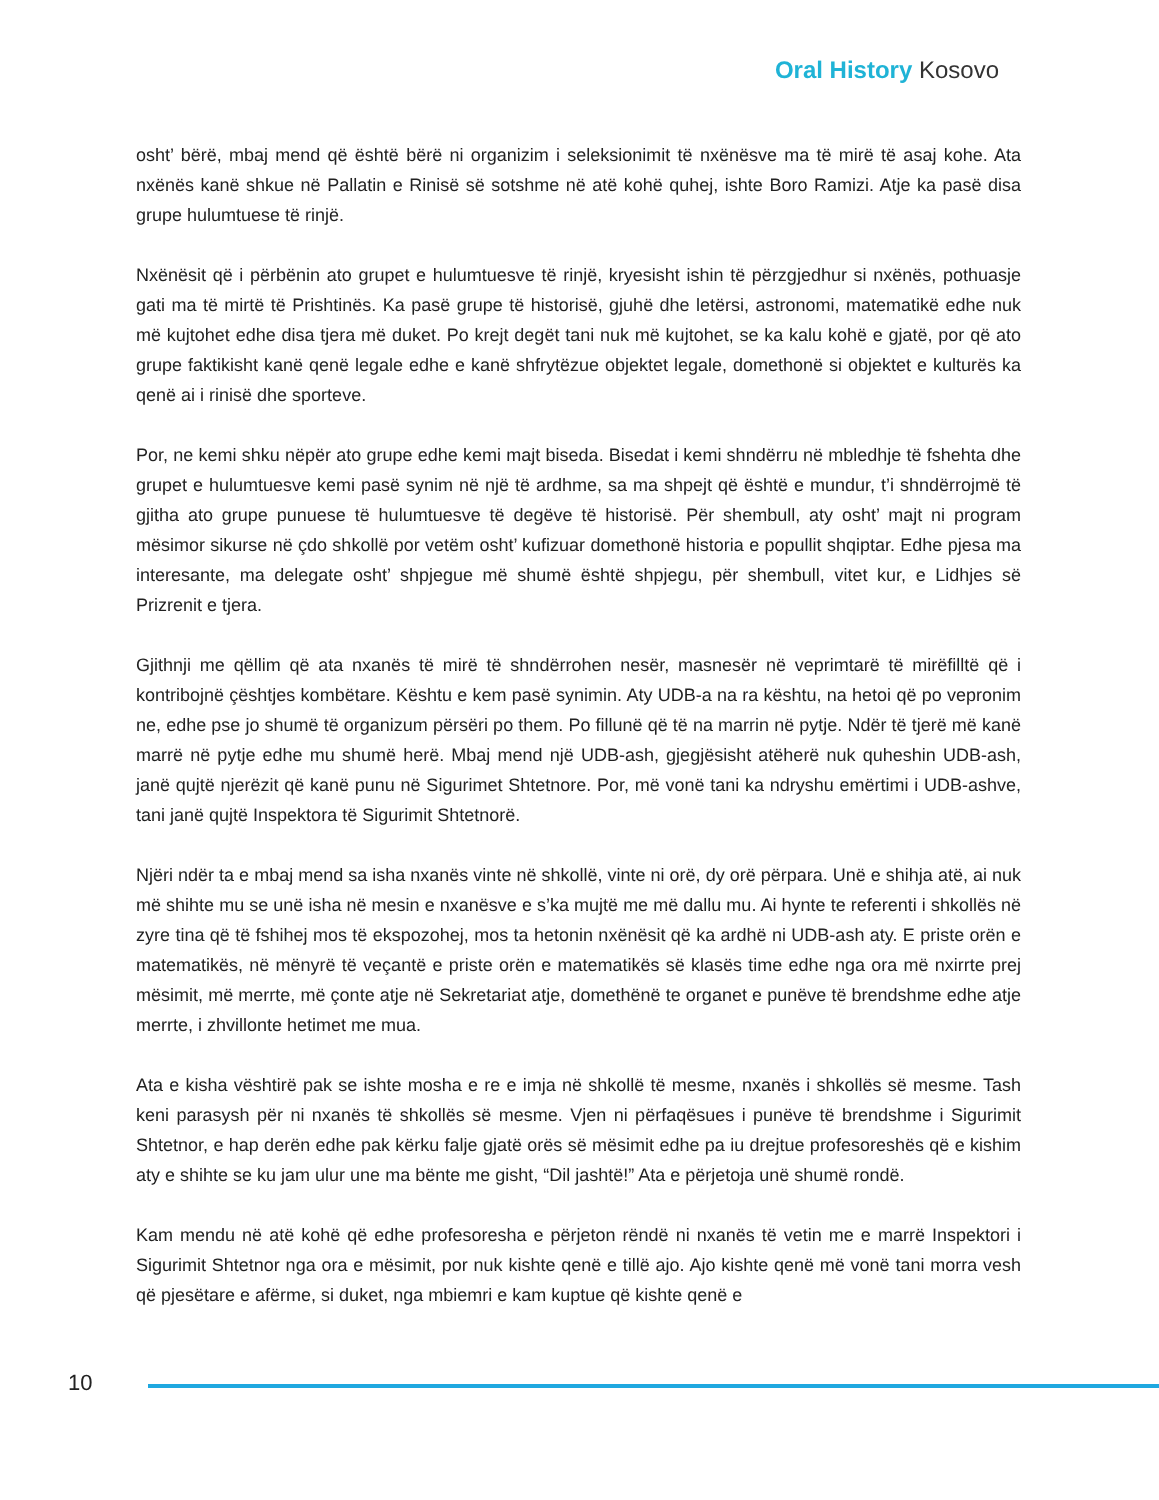Oral History Kosovo
osht’ bërë, mbaj mend që është bërë ni organizim i seleksionimit të nxënësve ma të mirë të asaj kohe. Ata nxënës kanë shkue në Pallatin e Rinisë së sotshme në atë kohë quhej, ishte Boro Ramizi. Atje ka pasë disa grupe hulumtuese të rinjë.
Nxënësit që i përbënin ato grupet e hulumtuesve të rinjë, kryesisht ishin të përzgjedhur si nxënës, pothuasje gati ma të mirtë të Prishtinës. Ka pasë grupe të historisë, gjuhë dhe letërsi, astronomi, matematikë edhe nuk më kujtohet edhe disa tjera më duket. Po krejt degët tani nuk më kujtohet, se ka kalu kohë e gjatë, por që ato grupe faktikisht kanë qenë legale edhe e kanë shfrytëzue objektet legale, domethonë si objektet e kulturës ka qenë ai i rinisë dhe sporteve.
Por, ne kemi shku nëpër ato grupe edhe kemi majt biseda. Bisedat i kemi shndërru në mbledhje të fshehta dhe grupet e hulumtuesve kemi pasë synim në një të ardhme, sa ma shpejt që është e mundur, t’i shndërrojmë të gjitha ato grupe punuese të hulumtuesve të degëve të historisë. Për shembull, aty osht’ majt ni program mësimor sikurse në çdo shkollë por vetëm osht’ kufizuar domethonë historia e popullit shqiptar. Edhe pjesa ma interesante, ma delegate osht’ shpjegue më shumë është shpjegu, për shembull, vitet kur, e Lidhjes së Prizrenit e tjera.
Gjithnji me qëllim që ata nxanës të mirë të shndërrohen nesër, masnesër në veprimtarë të mirëfilltë që i kontribojnë çështjes kombëtare. Kështu e kem pasë synimin. Aty UDB-a na ra kështu, na hetoi që po vepronim ne, edhe pse jo shumë të organizum përsëri po them. Po fillunë që të na marrin në pytje. Ndër të tjerë më kanë marrë në pytje edhe mu shumë herë. Mbaj mend një UDB-ash, gjegjësisht atëherë nuk quheshin UDB-ash, janë qujtë njerëzit që kanë punu në Sigurimet Shtetnore. Por, më vonë tani ka ndryshu emërtimi i UDB-ashve, tani janë qujtë Inspektora të Sigurimit Shtetnorë.
Njëri ndër ta e mbaj mend sa isha nxanës vinte në shkollë, vinte ni orë, dy orë përpara. Unë e shihja atë, ai nuk më shihte mu se unë isha në mesin e nxanësve e s’ka mujtë me më dallu mu. Ai hynte te referenti i shkollës në zyre tina që të fshihej mos të ekspozohej, mos ta hetonin nxënësit që ka ardhë ni UDB-ash aty. E priste orën e matematikës, në mënyrë të veçantë e priste orën e matematikës së klasës time edhe nga ora më nxirrte prej mësimit, më merrte, më çonte atje në Sekretariat atje, domethënë te organet e punëve të brendshme edhe atje merrte, i zhvillonte hetimet me mua.
Ata e kisha vështirë pak se ishte mosha e re e imja në shkollë të mesme, nxanës i shkollës së mesme. Tash keni parasysh për ni nxanës të shkollës së mesme. Vjen ni përfaqësues i punëve të brendshme i Sigurimit Shtetnor, e hap derën edhe pak kërku falje gjatë orës së mësimit edhe pa iu drejtue profesoreshës që e kishim aty e shihte se ku jam ulur une ma bënte me gisht, “Dil jashtë!” Ata e përjetoja unë shumë rondë.
Kam mendu në atë kohë që edhe profesoresha e përjeton rëndë ni nxanës të vetin me e marrë Inspektori i Sigurimit Shtetnor nga ora e mësimit, por nuk kishte qenë e tillë ajo. Ajo kishte qenë më vonë tani morra vesh që pjesëtare e afërme, si duket, nga mbiemri e kam kuptue që kishte qenë e
10